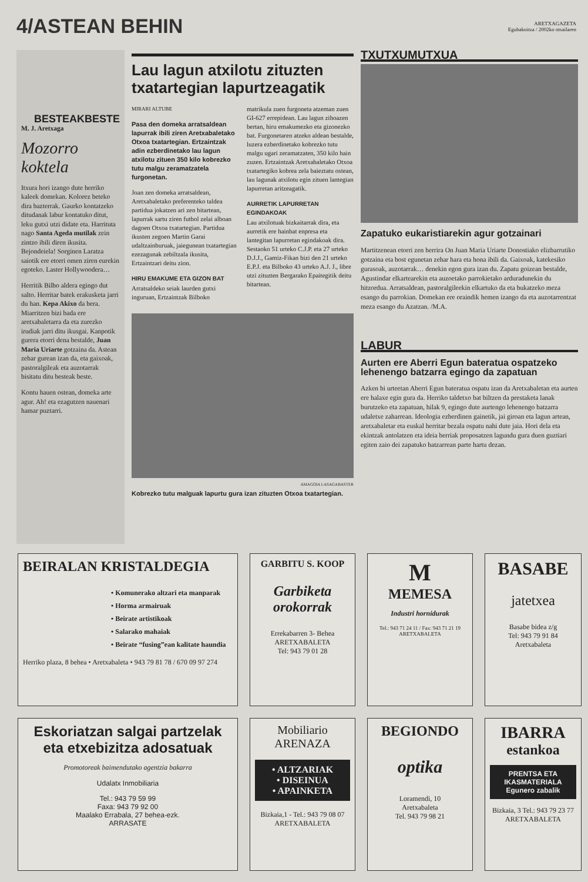4/ASTEAN BEHIN
ARETXAGAZETA
Egubakoitza / 2002ko otsailaren
BESTEAKBESTE
M. J. Aretxaga
Mozorro koktela
Itxura hori izango dute herriko kaleek domekan. Kolorez beteko dira bazterrak. Gaurko kontatzeko ditudanak labur kontatuko ditut, leku gutxi utzi didate eta. Harrituta nago Santa Ageda mutilak zein zintzo ibili diren ikusita. Bejondeiela! Sorginen Laratza saiotik ere etorri omen ziren eurekin egoteko. Laster Hollywoodera…
Herritik Bilbo aldera egingo dut salto. Herritar batek erakusketa jarri du han. Kepa Akixo da bera. Miarritzen bizi bada ere aretxabaletarra da eta zurezko irudiak jarri ditu ikusgai. Kanpotik gurera etorri dena bestalde, Juan Maria Uriarte gotzaina da. Astean zehar gurean izan da, eta gaixoak, pastoralgileak eta auzotarrak bisitatu ditu besteak beste.
Kontu hauen ostean, domeka arte agur. Ah! eta ezagutzen nauenari hamar puztarri.
Lau lagun atxilotu zituzten txatartegian lapurtzeagatik
MIRARI ALTUBE
Pasa den domeka arratsaldean lapurrak ibili ziren Aretxabaletako Otxoa txatartegian. Ertzaintzak adin ezberdinetako lau lagun atxilotu zituen 350 kilo kobrezko tutu malgu zeramatzatela furgonetan.
Joan zen domeka arratsaldean, Aretxabaletako preferenteko taldea partidua jokatzen ari zen bitartean, lapurrak sartu ziren futbol zelai alboan dagoen Otxoa txatartegian. Partidua ikusten zegoen Martin Garai udaltzainburuak, jaiegunean txatartegian ezezagunak zebiltzala ikusita, Ertzaintzari deitu zion.
HIRU EMAKUME ETA GIZON BAT
Arratsaldeko seiak laurden gutxi inguruan, Ertzaintzak Bilboko
matrikula zuen furgoneta atzeman zuen GI-627 errepidean. Lau lagun zihoazen bertan, hiru emakumezko eta gizonezko bat. Furgonetaren atzeko aldean bestalde, luzera ezberdinetako kobrezko tutu malgu ugari zeramatzaten, 350 kilo hain zuzen. Ertzaintzak Aretxabaletako Otxoa txatartegiko kobrea zela baieztatu ostean, lau lagunak atxilotu egin zituen lantegian lapurretan aritzeagatik.
AURRETIK LAPURRETAN EGINDAKOAK
Lau atxilotuak bizkaitarrak dira, eta aurretik ere hainbat enpresa eta lantegitan lapurretan egindakoak dira. Sestaoko 51 urteko C.J.P. eta 27 urteko D.J.J., Gamiz-Fikan bizi den 21 urteko E.P.J. eta Bilboko 43 urteko A.J. J., libre utzi zituzten Bergarako Epaitegitik deitu bitartean.
AMAGOIA LASAGABASTER
Kobrezko tutu malguak lapurtu gura izan zituzten Otxoa txatartegian.
TXUTXUMUTXUA
Zapatuko eukaristiarekin agur gotzainari
Martitzenean etorri zen herrira On Juan Maria Uriarte Donostiako elizbarrutiko gotzaina eta bost egunetan zehar hara eta hona ibili da. Gaixoak, katekesiko gurasoak, auzotarrak… denekin egon gura izan du. Zapatu goizean bestalde, Agustindar elkartearekin eta auzoetako parrokietako arduradunekin du hitzordua. Arratsaldean, pastoralgileekin elkartuko da eta bukatzeko meza esango du parrokian. Domekan ere oraindik hemen izango da eta auzotarrentzat meza esango du Azatzan. /M.A.
LABUR
Aurten ere Aberri Egun bateratua ospatzeko lehenengo batzarra egingo da zapatuan
Azken bi urteetan Aberri Egun bateratua ospatu izan da Aretxabaletan eta aurten ere halaxe egin gura da. Herriko taldetxo bat biltzen da prestaketa lanak burutzeko eta zapatuan, hilak 9, egingo dute aurtengo lehenengo batzarra udaletxe zaharrean. Ideologia ezberdinen gainetik, jai giroan eta lagun artean, aretxabaletar eta euskal herritar bezala ospatu nahi dute jaia. Hori dela eta ekintzak antolatzen eta ideia berriak proposatzen lagundu gura duen guztiari egiten zaio dei zapatuko batzarrean parte hartu dezan.
BEIRALAN KRISTALDEGIA
• Komunerako altzari eta manparak
• Horma armairuak
• Beirate artistikoak
• Salarako mahaiak
• Beirate “fusing”ean kalitate haundia
Herriko plaza, 8 behea • Aretxabaleta • 943 79 81 78 / 670 09 97 274
GARBITU S. KOOP
Garbiketa orokorrak
Errekabarren 3- Behea
ARETXABALETA
Tel: 943 79 01 28
M
MEMESA
Industri hornidurak
Tel.: 943 71 24 11 / Fax: 943 71 21 19
ARETXABALETA
BASABE
jatetxea
Basabe bidea z/g
Tel: 943 79 91 84
Aretxabaleta
Eskoriatzan salgai partzelak eta etxebizitza adosatuak
Promotoreak baimendutako agentzia bakarra
Udalatx Inmobiliaria
Tel.: 943 79 59 99
Faxa: 943 79 92 00
Maalako Errabala, 27 behea-ezk.
ARRASATE
Mobiliario ARENAZA
• ALTZARIAK
• DISEINUA
• APAINKETA
Bizkaia,1 - Tel.: 943 79 08 07
ARETXABALETA
BEGIONDO
optika
Loramendi, 10
Aretxabaleta
Tel. 943 79 98 21
IBARRA
estankoa
PRENTSA ETA IKASMATERIALA
Egunero zabalik
Bizkaia, 3 Tel.: 943 79 23 77
ARETXABALETA